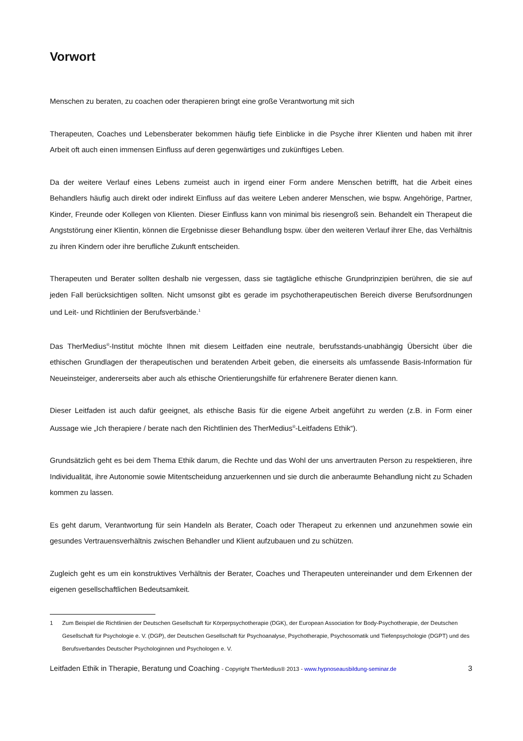Vorwort
Menschen zu beraten, zu coachen oder therapieren bringt eine große Verantwortung mit sich
Therapeuten, Coaches und Lebensberater bekommen häufig tiefe Einblicke in die Psyche ihrer Klienten und haben mit ihrer Arbeit oft auch einen immensen Einfluss auf deren gegenwärtiges und zukünftiges Leben.
Da der weitere Verlauf eines Lebens zumeist auch in irgend einer Form andere Menschen betrifft, hat die Arbeit eines Behandlers häufig auch direkt oder indirekt Einfluss auf das weitere Leben anderer Menschen, wie bspw. Angehörige, Partner, Kinder, Freunde oder Kollegen von Klienten. Dieser Einfluss kann von minimal bis riesengroß sein. Behandelt ein Therapeut die Angststörung einer Klientin, können die Ergebnisse dieser Behandlung bspw. über den weiteren Verlauf ihrer Ehe, das Verhältnis zu ihren Kindern oder ihre berufliche Zukunft entscheiden.
Therapeuten und Berater sollten deshalb nie vergessen, dass sie tagtägliche ethische Grundprinzipien berühren, die sie auf jeden Fall berücksichtigen sollten. Nicht umsonst gibt es gerade im psychotherapeutischen Bereich diverse Berufsordnungen und Leit- und Richtlinien der Berufsverbände.<sup>1</sup>
Das TherMedius<sup>®</sup>-Institut möchte Ihnen mit diesem Leitfaden eine neutrale, berufsstands-unabhängig Übersicht über die ethischen Grundlagen der therapeutischen und beratenden Arbeit geben, die einerseits als umfassende Basis-Information für Neueinsteiger, andererseits aber auch als ethische Orientierungshilfe für erfahrenere Berater dienen kann.
Dieser Leitfaden ist auch dafür geeignet, als ethische Basis für die eigene Arbeit angeführt zu werden (z.B. in Form einer Aussage wie „Ich therapiere / berate nach den Richtlinien des TherMedius<sup>®</sup>-Leitfadens Ethik“).
Grundsätzlich geht es bei dem Thema Ethik darum, die Rechte und das Wohl der uns anvertrauten Person zu respektieren, ihre Individualität, ihre Autonomie sowie Mitentscheidung anzuerkennen und sie durch die anberaumte Behandlung nicht zu Schaden kommen zu lassen.
Es geht darum, Verantwortung für sein Handeln als Berater, Coach oder Therapeut zu erkennen und anzunehmen sowie ein gesundes Vertrauensverhältnis zwischen Behandler und Klient aufzubauen und zu schützen.
Zugleich geht es um ein konstruktives Verhältnis der Berater, Coaches und Therapeuten untereinander und dem Erkennen der eigenen gesellschaftlichen Bedeutsamkeit.
1 Zum Beispiel die Richtlinien der Deutschen Gesellschaft für Körperpsychotherapie (DGK), der European Association for Body-Psychotherapie, der Deutschen Gesellschaft für Psychologie e. V. (DGP), der Deutschen Gesellschaft für Psychoanalyse, Psychotherapie, Psychosomatik und Tiefenpsychologie (DGPT) und des Berufsverbandes Deutscher Psychologinnen und Psychologen e. V.
Leitfaden Ethik in Therapie, Beratung und Coaching - Copyright TherMedius® 2013 - www.hypnoseausbildung-seminar.de
3